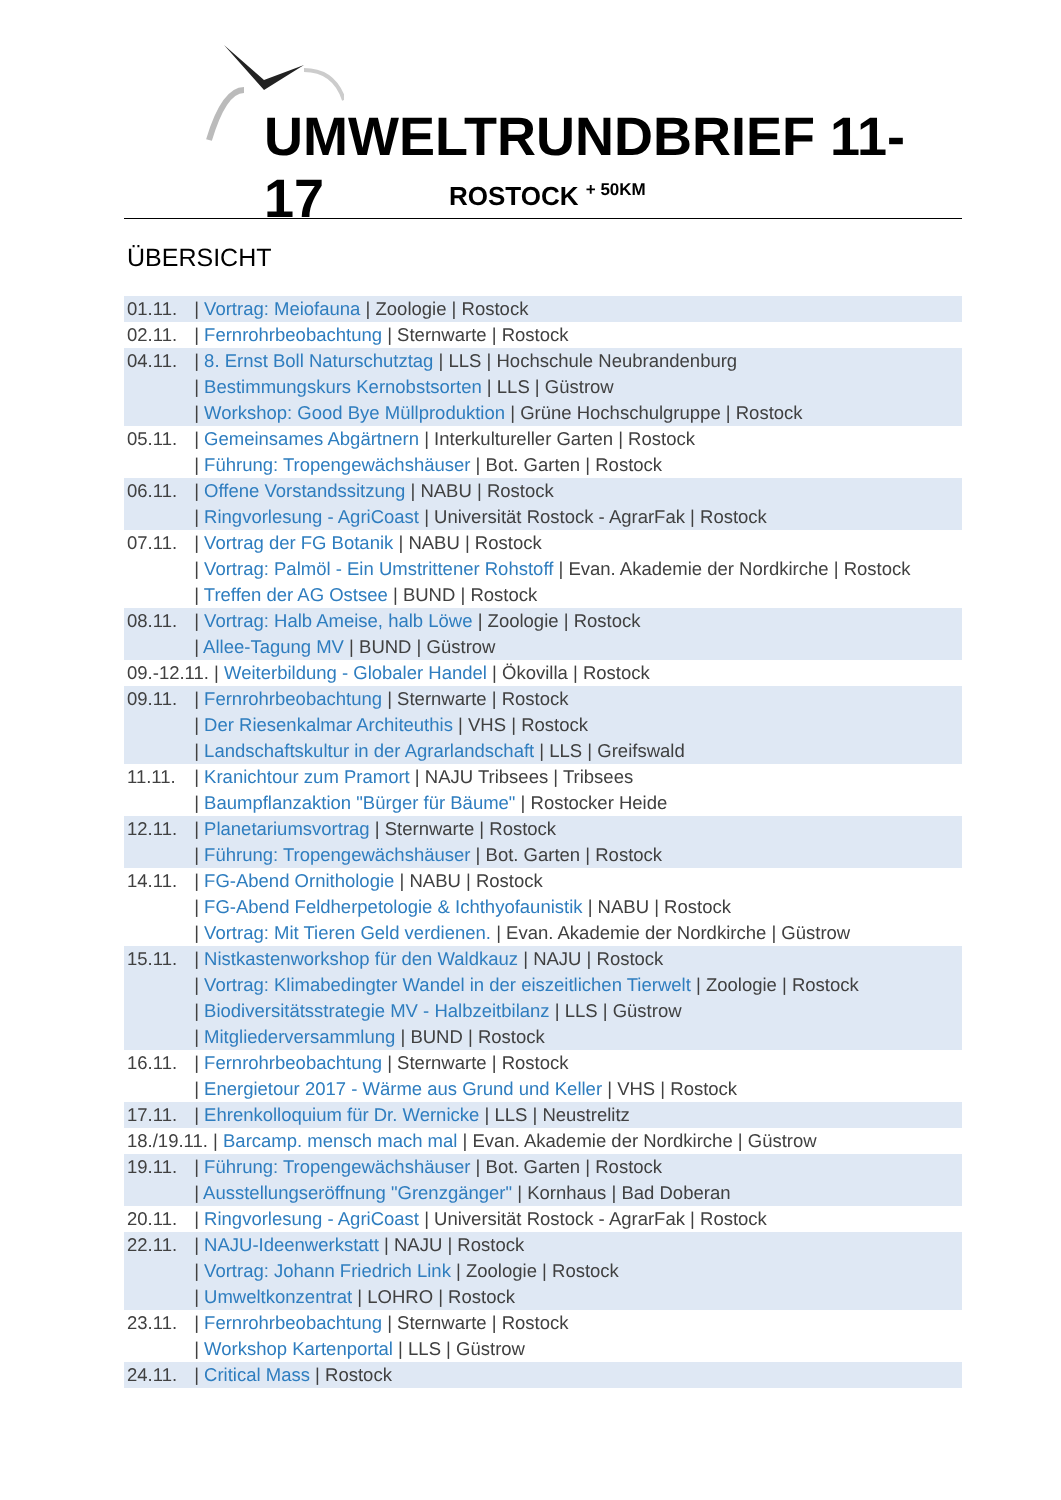UMWELTRUNDBRIEF 11-17
ROSTOCK <sup>+ 50KM</sup>
ÜBERSICHT
01.11. | Vortrag: Meiofauna | Zoologie | Rostock
02.11. | Fernrohrbeobachtung | Sternwarte | Rostock
04.11. | 8. Ernst Boll Naturschutztag | LLS | Hochschule Neubrandenburg
| Bestimmungskurs Kernobstsorten | LLS | Güstrow
| Workshop: Good Bye Müllproduktion | Grüne Hochschulgruppe | Rostock
05.11. | Gemeinsames Abgärtnern | Interkultureller Garten | Rostock
| Führung: Tropengewächshäuser | Bot. Garten | Rostock
06.11. | Offene Vorstandssitzung | NABU | Rostock
| Ringvorlesung - AgriCoast | Universität Rostock - AgrarFak | Rostock
07.11. | Vortrag der FG Botanik | NABU | Rostock
| Vortrag: Palmöl - Ein Umstrittener Rohstoff | Evan. Akademie der Nordkirche | Rostock
| Treffen der AG Ostsee | BUND | Rostock
08.11. | Vortrag: Halb Ameise, halb Löwe | Zoologie | Rostock
| Allee-Tagung MV | BUND | Güstrow
09.-12.11. | Weiterbildung - Globaler Handel | Ökovilla | Rostock
09.11. | Fernrohrbeobachtung | Sternwarte | Rostock
| Der Riesenkalmar Architeuthis | VHS | Rostock
| Landschaftskultur in der Agrarlandschaft | LLS | Greifswald
11.11. | Kranichtour zum Pramort | NAJU Tribsees | Tribsees
| Baumpflanzaktion "Bürger für Bäume" | Rostocker Heide
12.11. | Planetariumsvortrag | Sternwarte | Rostock
| Führung: Tropengewächshäuser | Bot. Garten | Rostock
14.11. | FG-Abend Ornithologie | NABU | Rostock
| FG-Abend Feldherpetologie & Ichthyofaunistik | NABU | Rostock
| Vortrag: Mit Tieren Geld verdienen. | Evan. Akademie der Nordkirche | Güstrow
15.11. | Nistkastenworkshop für den Waldkauz | NAJU | Rostock
| Vortrag: Klimabedingter Wandel in der eiszeitlichen Tierwelt | Zoologie | Rostock
| Biodiversitätsstrategie MV - Halbzeitbilanz | LLS | Güstrow
| Mitgliederversammlung | BUND | Rostock
16.11. | Fernrohrbeobachtung | Sternwarte | Rostock
| Energietour 2017 - Wärme aus Grund und Keller | VHS | Rostock
17.11. | Ehrenkolloquium für Dr. Wernicke | LLS | Neustrelitz
18./19.11. | Barcamp. mensch mach mal | Evan. Akademie der Nordkirche | Güstrow
19.11. | Führung: Tropengewächshäuser | Bot. Garten | Rostock
| Ausstellungseröffnung "Grenzgänger" | Kornhaus | Bad Doberan
20.11. | Ringvorlesung - AgriCoast | Universität Rostock - AgrarFak | Rostock
22.11. | NAJU-Ideenwerkstatt | NAJU | Rostock
| Vortrag: Johann Friedrich Link | Zoologie | Rostock
| Umweltkonzentrat | LOHRO | Rostock
23.11. | Fernrohrbeobachtung | Sternwarte | Rostock
| Workshop Kartenportal | LLS | Güstrow
24.11. | Critical Mass | Rostock